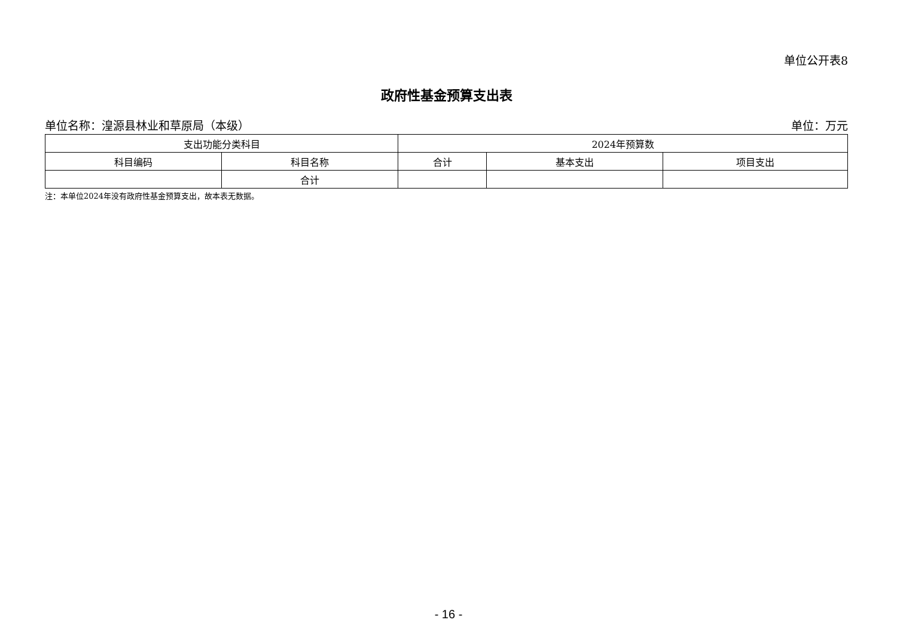单位公开表8
政府性基金预算支出表
单位名称：湟源县林业和草原局（本级） 单位：万元
| 支出功能分类科目 | | 2024年预算数 | | |
| --- | --- | --- | --- | --- |
| 科目编码 | 科目名称 | 合计 | 基本支出 | 项目支出 |
| | 合计 | | | |
注：本单位2024年没有政府性基金预算支出，故本表无数据。
- 16 -